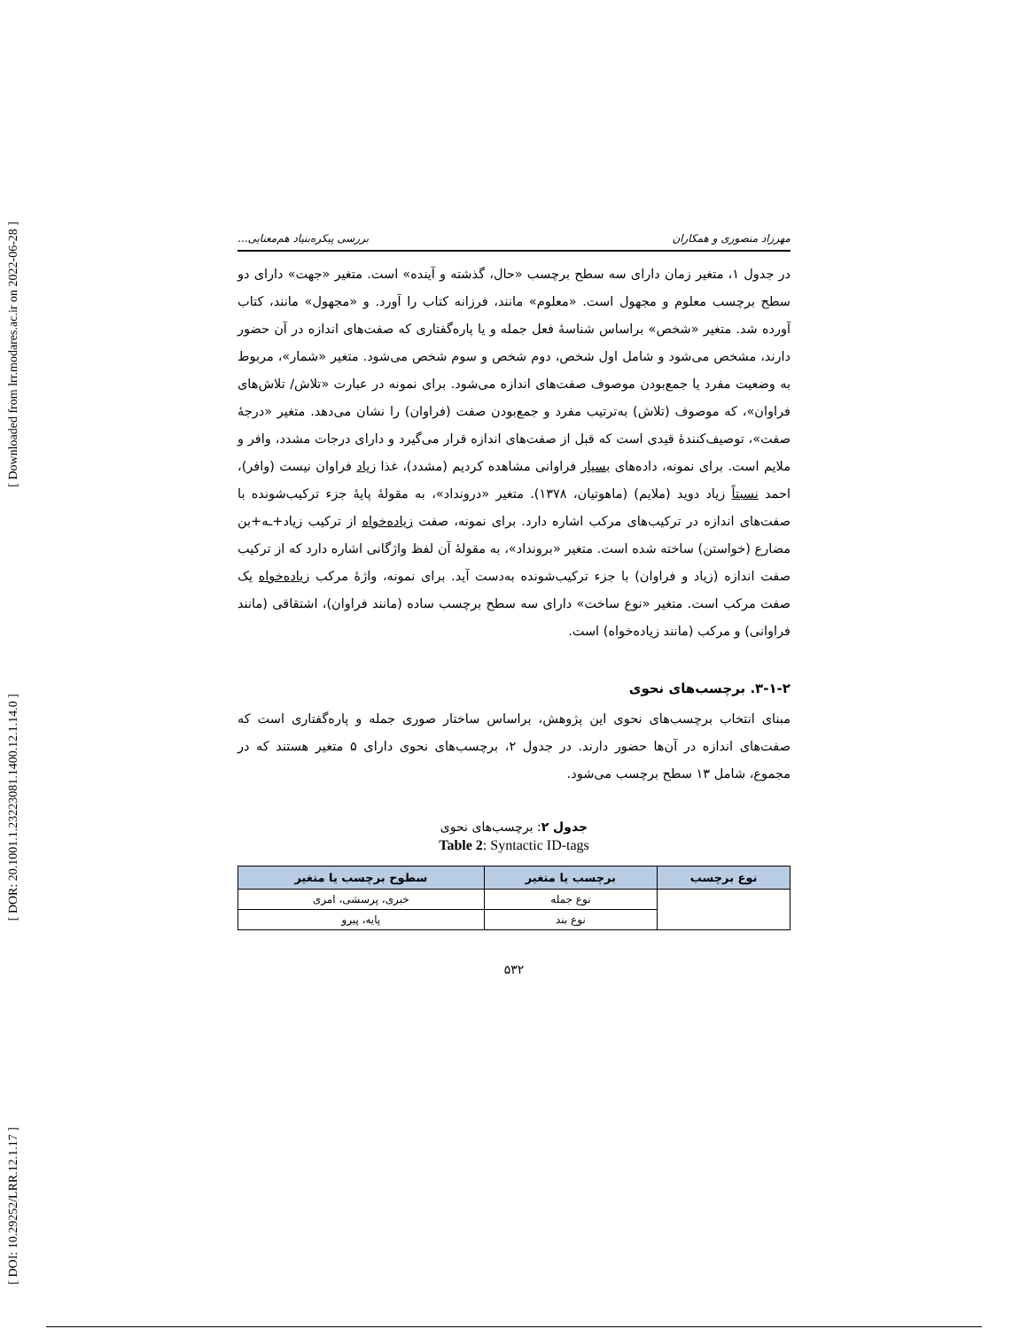[ Downloaded from lrr.modares.ac.ir on 2022-06-28 ]
[ DOR: 20.1001.1.23223081.1400.12.1.14.0 ]
[ DOI: 10.29252/LRR.12.1.17 ]
مهرزاد منصوری و همکاران بررسی پیکره‌بنیاد هم‌معنایی...
در جدول ۱، متغیر زمان دارای سه سطح برچسب «حال، گذشته و آینده» است. متغیر «جهت» دارای دو سطح برچسب معلوم و مجهول است. «معلوم» مانند، فرزانه کتاب را آورد. و «مجهول» مانند، کتاب آورده شد. متغیر «شخص» براساس شناسهٔ فعل جمله و یا پاره‌گفتاری که صفت‌های اندازه در آن حضور دارند، مشخص می‌شود و شامل اول شخص، دوم شخص و سوم شخص می‌شود. متغیر «شمار»، مربوط به وضعیت مفرد یا جمع‌بودن موصوف صفت‌های اندازه می‌شود. برای نمونه در عبارت «تلاش/ تلاش‌های فراوان»، که موصوف (تلاش) به‌ترتیب مفرد و جمع‌بودن صفت (فراوان) را نشان می‌دهد. متغیر «درجهٔ صفت»، توصیف‌کنندهٔ قیدی است که قبل از صفت‌های اندازه قرار می‌گیرد و دارای درجات مشدد، وافر و ملایم است. برای نمونه، داده‌های بسیار فراوانی مشاهده کردیم (مشدد)، غذا زیاد فراوان نیست (وافر)، احمد نسبتاً زیاد دوید (ملایم) (ماهوتیان، ۱۳۷۸). متغیر «درونداد»، به مقولهٔ پایهٔ جزء ترکیب‌شونده با صفت‌های اندازه در ترکیب‌های مرکب اشاره دارد. برای نمونه، صفت زیاده‌خواه از ترکیب زیاد+ـه+بن مضارع (خواستن) ساخته شده است. متغیر «برونداد»، به مقولهٔ آن لفظ واژگانی اشاره دارد که از ترکیب صفت اندازه (زیاد و فراوان) با جزء ترکیب‌شونده به‌دست آید. برای نمونه، واژهٔ مرکب زیاده‌خواه یک صفت مرکب است. متغیر «نوع ساخت» دارای سه سطح برچسب ساده (مانند فراوان)، اشتقاقی (مانند فراوانی) و مرکب (مانند زیاده‌خواه) است.
۳-۱-۲. برچسب‌های نحوی
مبنای انتخاب برچسب‌های نحوی این پژوهش، براساس ساختار صوری جمله و پاره‌گفتاری است که صفت‌های اندازه در آن‌ها حضور دارند. در جدول ۲، برچسب‌های نحوی دارای ۵ متغیر هستند که در مجموع، شامل ۱۳ سطح برچسب می‌شود.
جدول ۲: برچسب‌های نحوی
Table 2: Syntactic ID-tags
| نوع برچسب | برچسب یا متغیر | سطوح برچسب یا متغیر |
| --- | --- | --- |
| | نوع جمله | خبری، پرسشی، امری |
| | نوع بند | پایه، پیرو |
۵۳۲